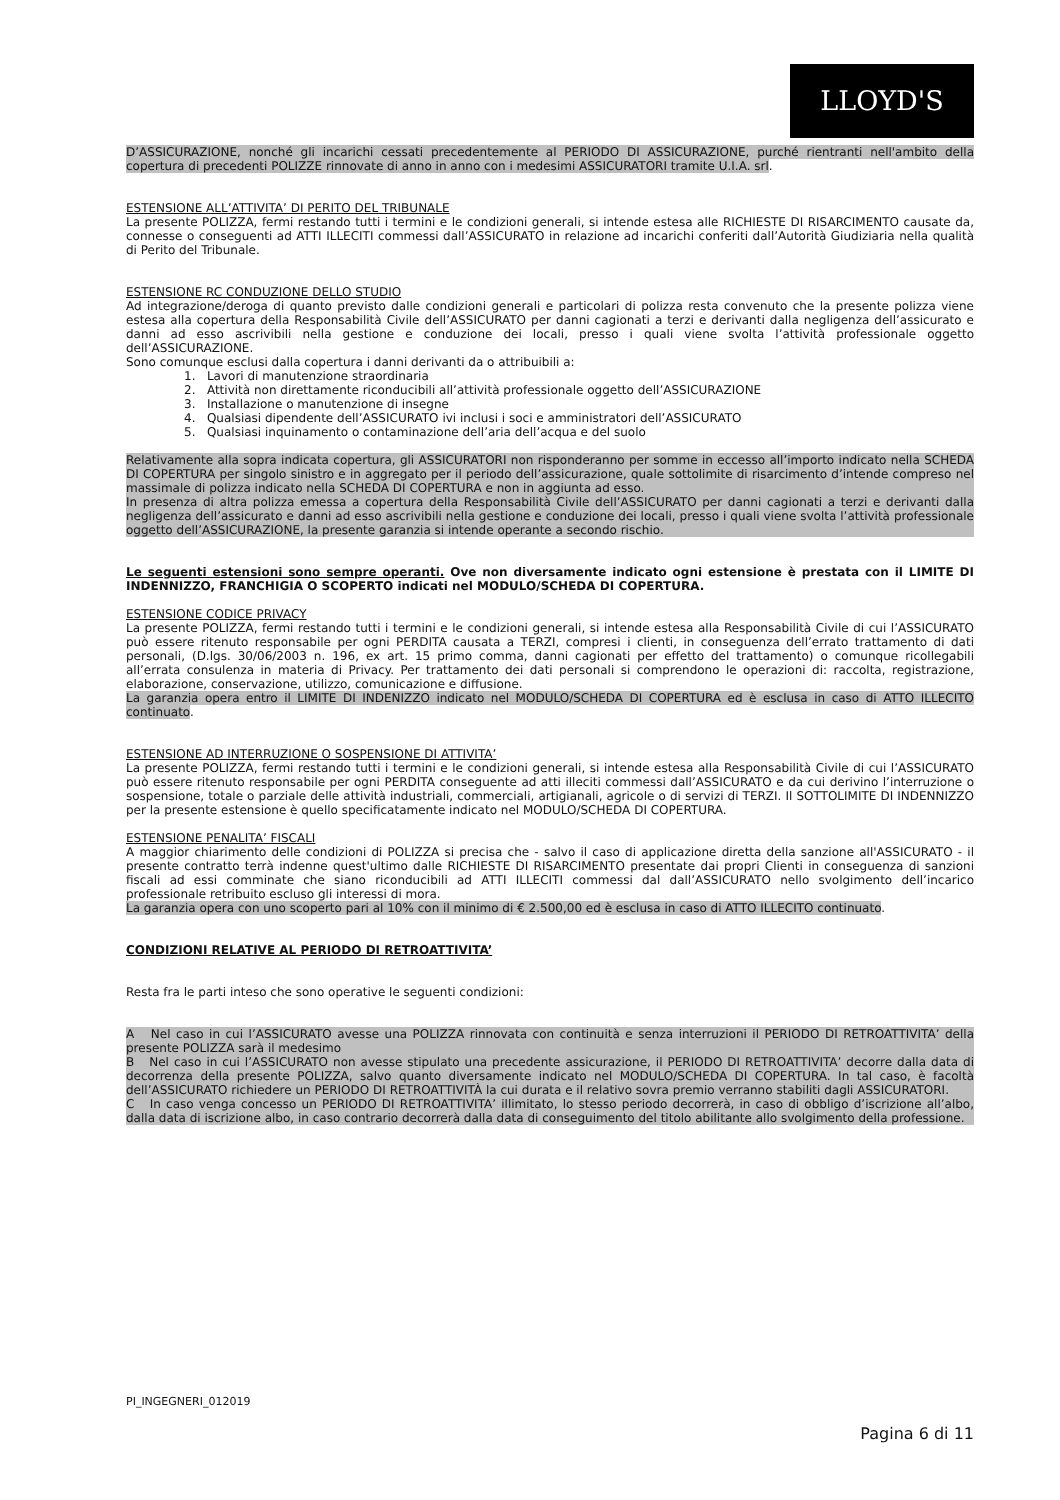LLOYD'S
D’ASSICURAZIONE, nonché gli incarichi cessati precedentemente al PERIODO DI ASSICURAZIONE, purché rientranti nell'ambito della copertura di precedenti POLIZZE rinnovate di anno in anno con i medesimi ASSICURATORI tramite U.I.A. srl.
ESTENSIONE ALL’ATTIVITA’ DI PERITO DEL TRIBUNALE
La presente POLIZZA, fermi restando tutti i termini e le condizioni generali, si intende estesa alle RICHIESTE DI RISARCIMENTO causate da, connesse o conseguenti ad ATTI ILLECITI commessi dall’ASSICURATO in relazione ad incarichi conferiti dall’Autorità Giudiziaria nella qualità di Perito del Tribunale.
ESTENSIONE RC CONDUZIONE DELLO STUDIO
Ad integrazione/deroga di quanto previsto dalle condizioni generali e particolari di polizza resta convenuto che la presente polizza viene estesa alla copertura della Responsabilità Civile dell’ASSICURATO per danni cagionati a terzi e derivanti dalla negligenza dell’assicurato e danni ad esso ascrivibili nella gestione e conduzione dei locali, presso i quali viene svolta l’attività professionale oggetto dell’ASSICURAZIONE.
Sono comunque esclusi dalla copertura i danni derivanti da o attribuibili a:
1. Lavori di manutenzione straordinaria
2. Attività non direttamente riconducibili all’attività professionale oggetto dell’ASSICURAZIONE
3. Installazione o manutenzione di insegne
4. Qualsiasi dipendente dell’ASSICURATO ivi inclusi i soci e amministratori dell’ASSICURATO
5. Qualsiasi inquinamento o contaminazione dell’aria dell’acqua e del suolo
Relativamente alla sopra indicata copertura, gli ASSICURATORI non risponderanno per somme in eccesso all’importo indicato nella SCHEDA DI COPERTURA per singolo sinistro e in aggregato per il periodo dell’assicurazione, quale sottolimite di risarcimento d’intende compreso nel massimale di polizza indicato nella SCHEDA DI COPERTURA e non in aggiunta ad esso.
In presenza di altra polizza emessa a copertura della Responsabilità Civile dell’ASSICURATO per danni cagionati a terzi e derivanti dalla negligenza dell’assicurato e danni ad esso ascrivibili nella gestione e conduzione dei locali, presso i quali viene svolta l’attività professionale oggetto dell’ASSICURAZIONE, la presente garanzia si intende operante a secondo rischio.
Le seguenti estensioni sono sempre operanti. Ove non diversamente indicato ogni estensione è prestata con il LIMITE DI INDENNIZZO, FRANCHIGIA O SCOPERTO indicati nel MODULO/SCHEDA DI COPERTURA.
ESTENSIONE CODICE PRIVACY
La presente POLIZZA, fermi restando tutti i termini e le condizioni generali, si intende estesa alla Responsabilità Civile di cui l’ASSICURATO può essere ritenuto responsabile per ogni PERDITA causata a TERZI, compresi i clienti, in conseguenza dell’errato trattamento di dati personali, (D.lgs. 30/06/2003 n. 196, ex art. 15 primo comma, danni cagionati per effetto del trattamento) o comunque ricollegabili all’errata consulenza in materia di Privacy. Per trattamento dei dati personali si comprendono le operazioni di: raccolta, registrazione, elaborazione, conservazione, utilizzo, comunicazione e diffusione.
La garanzia opera entro il LIMITE DI INDENIZZO indicato nel MODULO/SCHEDA DI COPERTURA ed è esclusa in caso di ATTO ILLECITO continuato.
ESTENSIONE AD INTERRUZIONE O SOSPENSIONE DI ATTIVITA’
La presente POLIZZA, fermi restando tutti i termini e le condizioni generali, si intende estesa alla Responsabilità Civile di cui l’ASSICURATO può essere ritenuto responsabile per ogni PERDITA conseguente ad atti illeciti commessi dall’ASSICURATO e da cui derivino l’interruzione o sospensione, totale o parziale delle attività industriali, commerciali, artigianali, agricole o di servizi di TERZI. Il SOTTOLIMITE DI INDENNIZZO per la presente estensione è quello specificatamente indicato nel MODULO/SCHEDA DI COPERTURA.
ESTENSIONE PENALITA’ FISCALI
A maggior chiarimento delle condizioni di POLIZZA si precisa che - salvo il caso di applicazione diretta della sanzione all'ASSICURATO - il presente contratto terrà indenne quest'ultimo dalle RICHIESTE DI RISARCIMENTO presentate dai propri Clienti in conseguenza di sanzioni fiscali ad essi comminate che siano riconducibili ad ATTI ILLECITI commessi dal dall’ASSICURATO nello svolgimento dell’incarico professionale retribuito escluso gli interessi di mora.
La garanzia opera con uno scoperto pari al 10% con il minimo di € 2.500,00 ed è esclusa in caso di ATTO ILLECITO continuato.
CONDIZIONI RELATIVE AL PERIODO DI RETROATTIVITA’
Resta fra le parti inteso che sono operative le seguenti condizioni:
A Nel caso in cui l’ASSICURATO avesse una POLIZZA rinnovata con continuità e senza interruzioni il PERIODO DI RETROATTIVITA’ della presente POLIZZA sarà il medesimo
B Nel caso in cui l’ASSICURATO non avesse stipulato una precedente assicurazione, il PERIODO DI RETROATTIVITA’ decorre dalla data di decorrenza della presente POLIZZA, salvo quanto diversamente indicato nel MODULO/SCHEDA DI COPERTURA. In tal caso, è facoltà dell’ASSICURATO richiedere un PERIODO DI RETROATTIVITÀ la cui durata e il relativo sovra premio verranno stabiliti dagli ASSICURATORI.
C In caso venga concesso un PERIODO DI RETROATTIVITA’ illimitato, lo stesso periodo decorrerà, in caso di obbligo d’iscrizione all’albo, dalla data di iscrizione albo, in caso contrario decorrerà dalla data di conseguimento del titolo abilitante allo svolgimento della professione.
PI_INGEGNERI_012019
Pagina 6 di 11